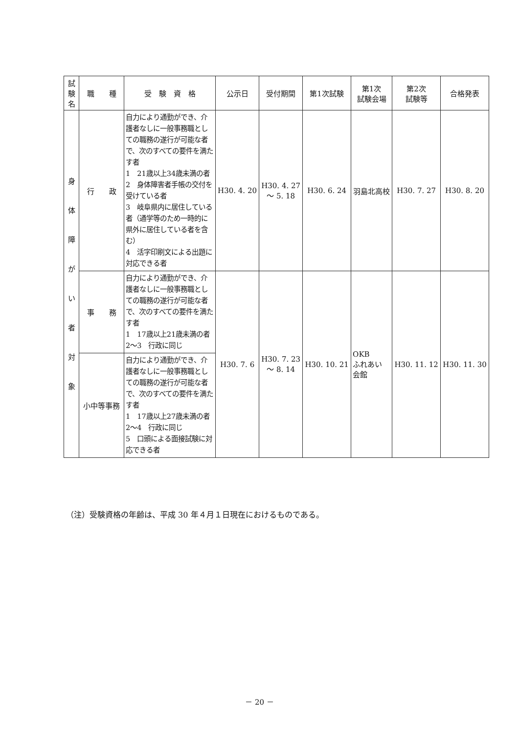| 試験名 | 職 種 | 受 験 資 格 | 公示日 | 受付期間 | 第1次試験 | 第1次 試験会場 | 第2次 試験等 | 合格発表 |
| --- | --- | --- | --- | --- | --- | --- | --- | --- |
| 身 体 障 が い 者 対 象 | 行 政 | 自力により通勤ができ、介護者なしに一般事務職としての職務の遂行が可能な者で、次のすべての要件を満たす者 1 21歳以上34歳未満の者 2 身体障害者手帳の交付を受けている者 3 岐阜県内に居住している者（通学等のため一時的に県外に居住している者を含む） 4 活字印刷文による出題に対応できる者 | H30. 4. 20 | H30. 4. 27 ～ 5. 18 | H30. 6. 24 | 羽島北高校 | H30. 7. 27 | H30. 8. 20 |
| | 事 務 | 自力により通勤ができ、介護者なしに一般事務職としての職務の遂行が可能な者で、次のすべての要件を満たす者 1 17歳以上21歳未満の者 2～3 行政に同じ | H30. 7. 6 | H30. 7. 23 ～ 8. 14 | H30. 10. 21 | OKB ふれあい 会館 | H30. 11. 12 | H30. 11. 30 |
| | 小中等事務 | 自力により通勤ができ、介護者なしに一般事務職としての職務の遂行が可能な者で、次のすべての要件を満たす者 1 17歳以上27歳未満の者 2～4 行政に同じ 5 口頭による面接試験に対応できる者 | | | | | | |
（注）受験資格の年齢は、平成 30 年４月１日現在におけるものである。
－ 20 －